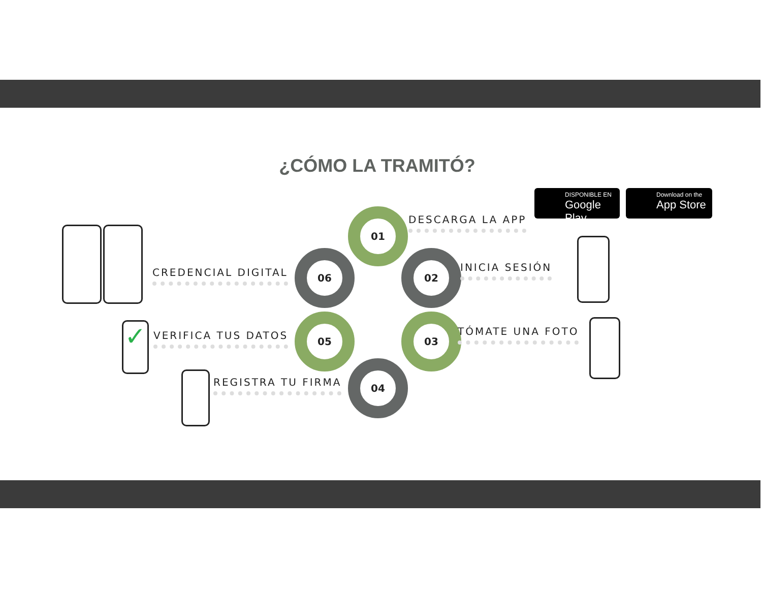¿CÓMO LA TRAMITÓ?
DISPONIBLE EN
Google Play
Download on the
App Store
01
DESCARGA LA APP
02
INICIA SESIÓN
03
TÓMATE UNA FOTO
04
REGISTRA TU FIRMA
05
VERIFICA TUS DATOS
06
CREDENCIAL DIGITAL
✓